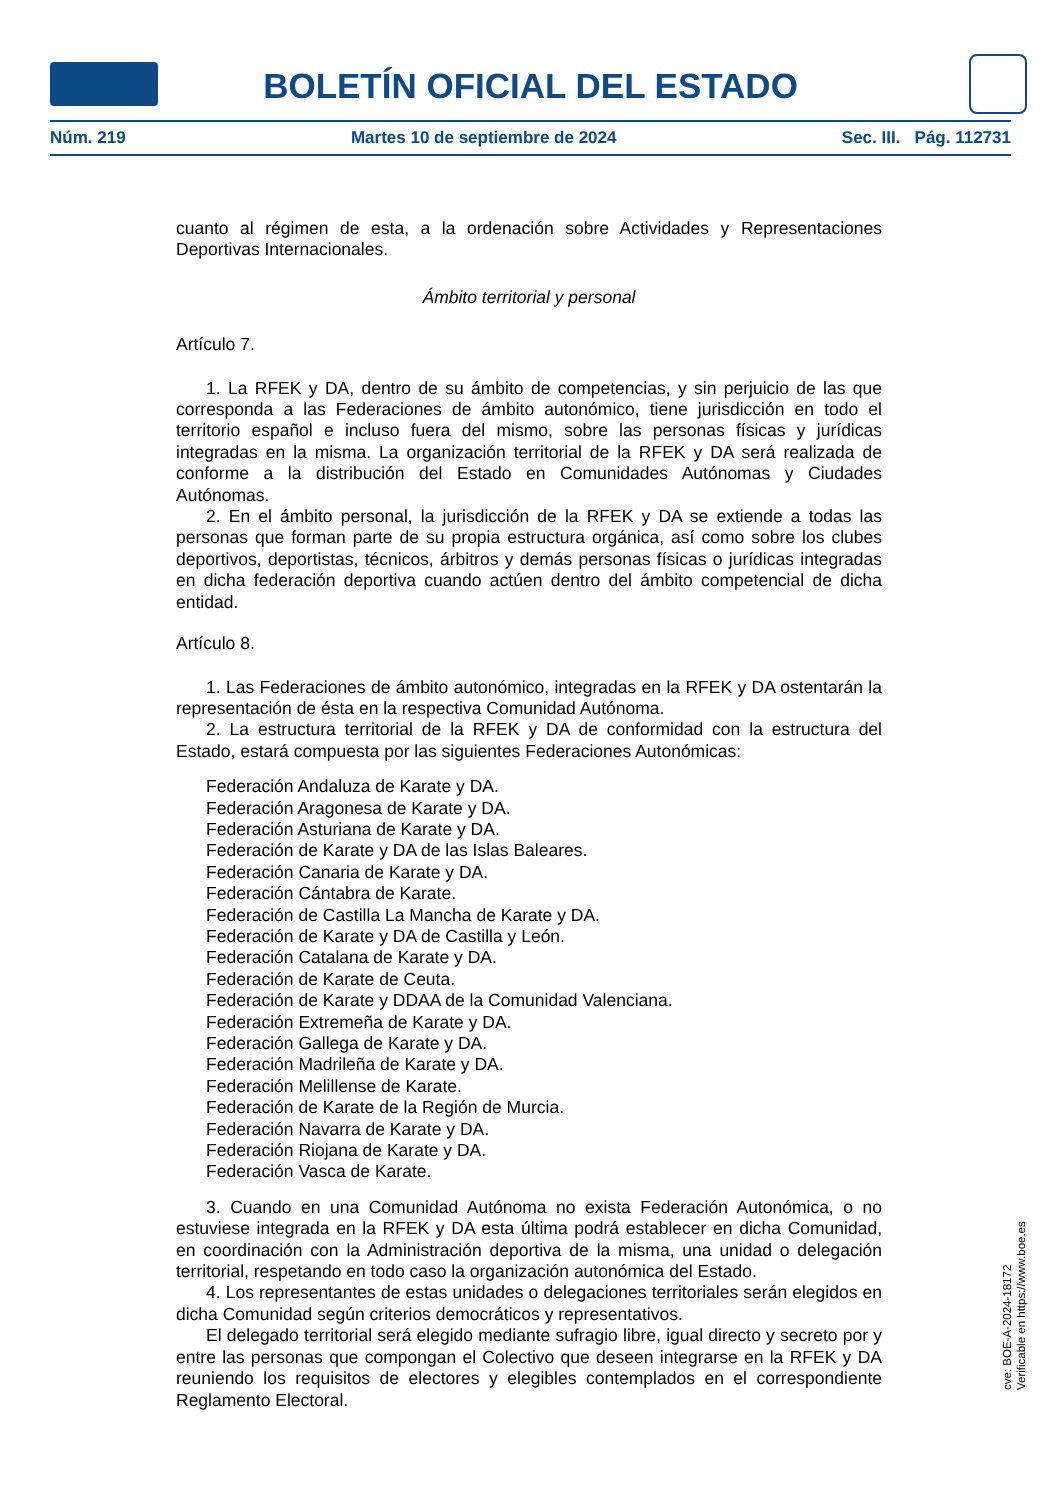BOLETÍN OFICIAL DEL ESTADO
Núm. 219 Martes 10 de septiembre de 2024 Sec. III. Pág. 112731
cuanto al régimen de esta, a la ordenación sobre Actividades y Representaciones Deportivas Internacionales.
Ámbito territorial y personal
Artículo 7.
1. La RFEK y DA, dentro de su ámbito de competencias, y sin perjuicio de las que corresponda a las Federaciones de ámbito autonómico, tiene jurisdicción en todo el territorio español e incluso fuera del mismo, sobre las personas físicas y jurídicas integradas en la misma. La organización territorial de la RFEK y DA será realizada de conforme a la distribución del Estado en Comunidades Autónomas y Ciudades Autónomas.
2. En el ámbito personal, la jurisdicción de la RFEK y DA se extiende a todas las personas que forman parte de su propia estructura orgánica, así como sobre los clubes deportivos, deportistas, técnicos, árbitros y demás personas físicas o jurídicas integradas en dicha federación deportiva cuando actúen dentro del ámbito competencial de dicha entidad.
Artículo 8.
1. Las Federaciones de ámbito autonómico, integradas en la RFEK y DA ostentarán la representación de ésta en la respectiva Comunidad Autónoma.
2. La estructura territorial de la RFEK y DA de conformidad con la estructura del Estado, estará compuesta por las siguientes Federaciones Autonómicas:
Federación Andaluza de Karate y DA.
Federación Aragonesa de Karate y DA.
Federación Asturiana de Karate y DA.
Federación de Karate y DA de las Islas Baleares.
Federación Canaria de Karate y DA.
Federación Cántabra de Karate.
Federación de Castilla La Mancha de Karate y DA.
Federación de Karate y DA de Castilla y León.
Federación Catalana de Karate y DA.
Federación de Karate de Ceuta.
Federación de Karate y DDAA de la Comunidad Valenciana.
Federación Extremeña de Karate y DA.
Federación Gallega de Karate y DA.
Federación Madrileña de Karate y DA.
Federación Melillense de Karate.
Federación de Karate de la Región de Murcia.
Federación Navarra de Karate y DA.
Federación Riojana de Karate y DA.
Federación Vasca de Karate.
3. Cuando en una Comunidad Autónoma no exista Federación Autonómica, o no estuviese integrada en la RFEK y DA esta última podrá establecer en dicha Comunidad, en coordinación con la Administración deportiva de la misma, una unidad o delegación territorial, respetando en todo caso la organización autonómica del Estado.
4. Los representantes de estas unidades o delegaciones territoriales serán elegidos en dicha Comunidad según criterios democráticos y representativos.
El delegado territorial será elegido mediante sufragio libre, igual directo y secreto por y entre las personas que compongan el Colectivo que deseen integrarse en la RFEK y DA reuniendo los requisitos de electores y elegibles contemplados en el correspondiente Reglamento Electoral.
cve: BOE-A-2024-18172
Verificable en https://www.boe.es